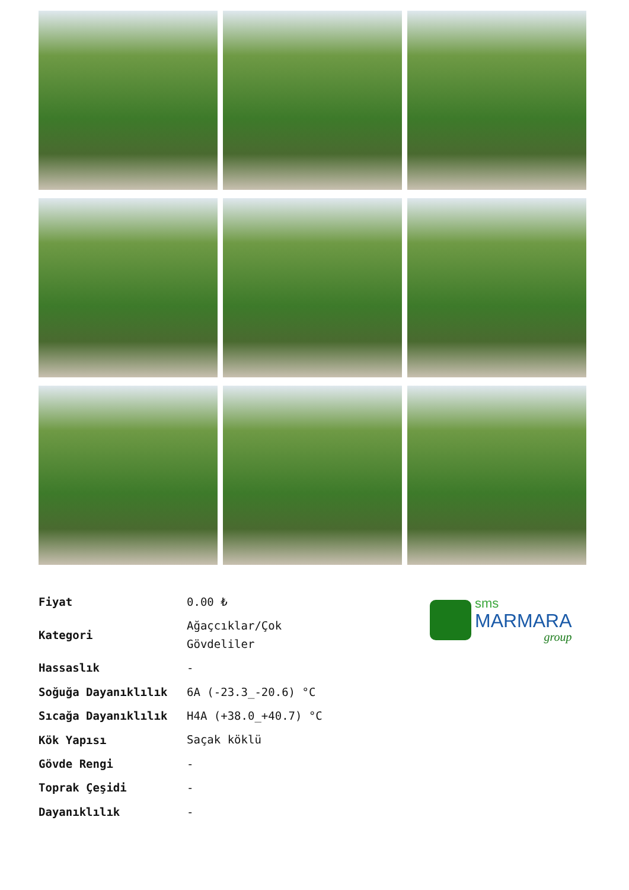| Fiyat | 0.00 ₺ |
| Kategori | Ağaçcıklar/Çok Gövdeliler |
| Hassaslık | - |
| Soğuğa Dayanıklılık | 6A (-23.3_-20.6) °C |
| Sıcağa Dayanıklılık | H4A (+38.0_+40.7) °C |
| Kök Yapısı | Saçak köklü |
| Gövde Rengi | - |
| Toprak Çeşidi | - |
| Dayanıklılık | - |
sms
MARMARA
group